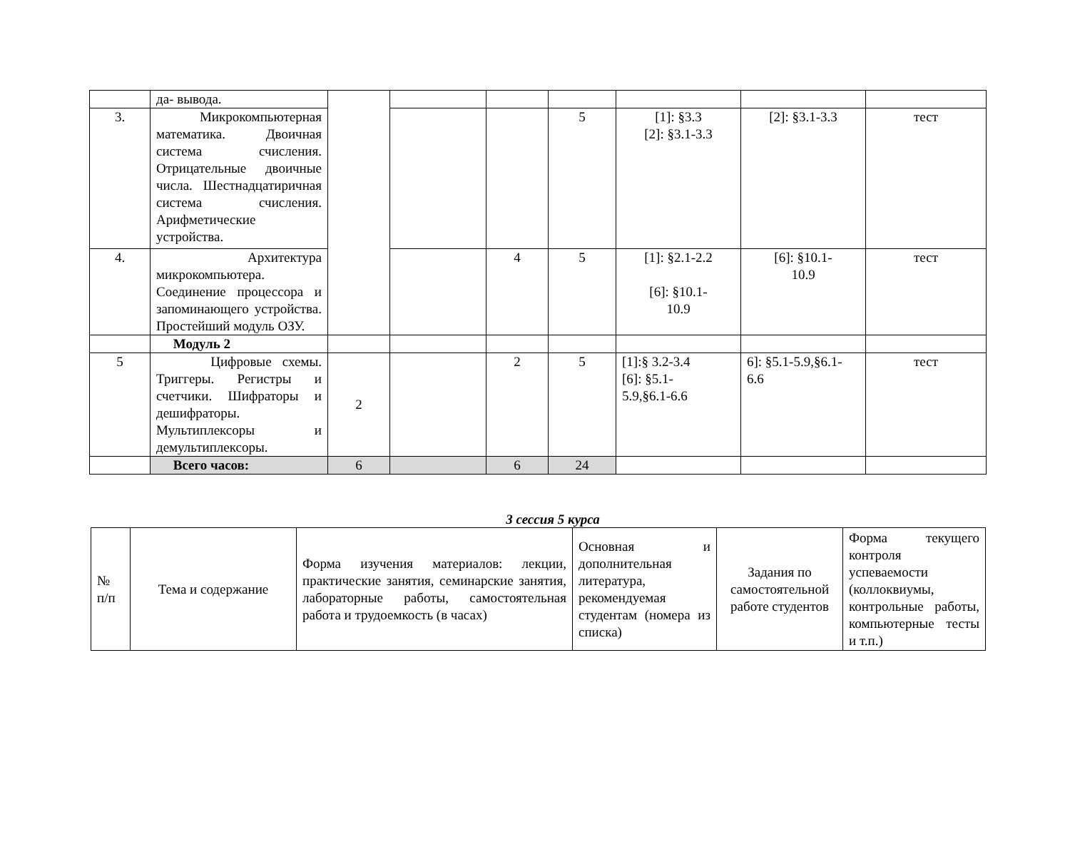| | да- вывода. | | | | | | | |
| 3. | Микрокомпьютерная математика. Двоичная система счисления. Отрицательные двоичные числа. Шестнадцатиричная система счисления. Арифметические устройства. | | | | 5 | [1]: §3.3 [2]: §3.1-3.3 | [2]: §3.1-3.3 | тест |
| 4. | Архитектура микрокомпьютера. Соединение процессора и запоминающего устройства. Простейший модуль ОЗУ. | | | 4 | 5 | [1]: §2.1-2.2 [6]: §10.1- 10.9 | [6]: §10.1- 10.9 | тест |
| | Модуль 2 | | | | | | | |
| 5 | Цифровые схемы. Триггеры. Регистры и счетчики. Шифраторы и дешифраторы. Мультиплексоры и демультиплексоры. | 2 | | 2 | 5 | [1]:§ 3.2-3.4 [6]: §5.1- 5.9,§6.1-6.6 | 6]: §5.1-5.9,§6.1- 6.6 | тест |
| | Всего часов: | 6 | | 6 | 24 | | | |
3 сессия 5 курса
| № п/п | Тема и содержание | Форма изучения материалов: лекции, практические занятия, семинарские занятия, лабораторные работы, самостоятельная работа и трудоемкость (в часах) | Основная и дополнительная литература, рекомендуемая студентам (номера из списка) | Задания по самостоятельной работе студентов | Форма текущего контроля успеваемости (коллоквиумы, контрольные работы, компьютерные тесты и т.п.) |
| --- | --- | --- | --- | --- | --- |